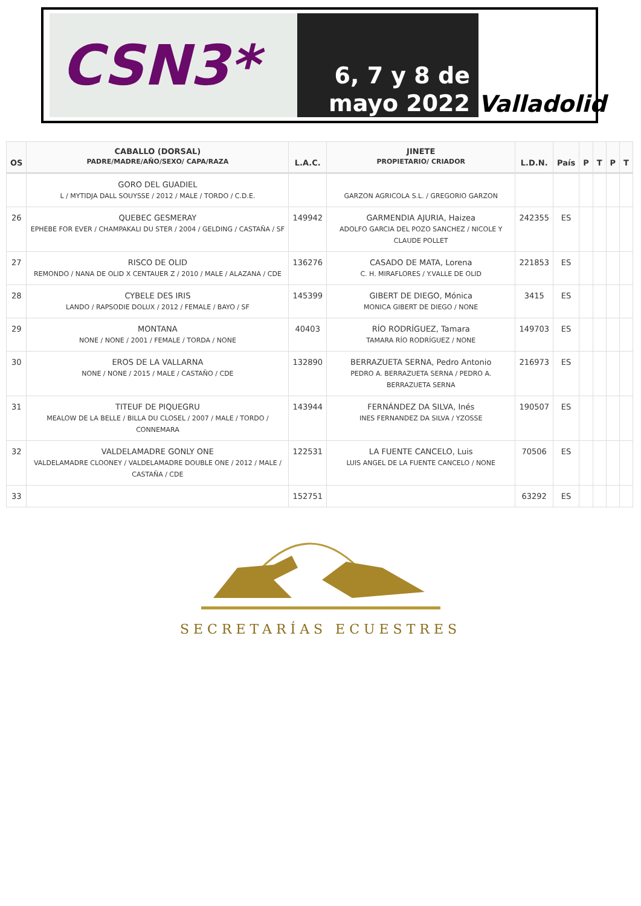CSN3*
6, 7 y 8 de
mayo 2022
Valladolid
| OS | CABALLO (DORSAL) PADRE/MADRE/AÑO/SEXO/ CAPA/RAZA | L.A.C. | JINETE PROPIETARIO/ CRIADOR | L.D.N. | País | P | T | P | T |
| --- | --- | --- | --- | --- | --- | --- | --- | --- | --- |
| | GORO DEL GUADIEL L / MYTIDJA DALL SOUYSSE / 2012 / MALE / TORDO / C.D.E. | | GARZON AGRICOLA S.L. / GREGORIO GARZON | | | | | | |
| 26 | QUEBEC GESMERAY EPHEBE FOR EVER / CHAMPAKALI DU STER / 2004 / GELDING / CASTAÑA / SF | 149942 | GARMENDIA AJURIA, Haizea ADOLFO GARCIA DEL POZO SANCHEZ / NICOLE Y CLAUDE POLLET | 242355 | ES | | | | |
| 27 | RISCO DE OLID REMONDO / NANA DE OLID X CENTAUER Z / 2010 / MALE / ALAZANA / CDE | 136276 | CASADO DE MATA, Lorena C. H. MIRAFLORES / Y.VALLE DE OLID | 221853 | ES | | | | |
| 28 | CYBELE DES IRIS LANDO / RAPSODIE DOLUX / 2012 / FEMALE / BAYO / SF | 145399 | GIBERT DE DIEGO, Mónica MONICA GIBERT DE DIEGO / NONE | 3415 | ES | | | | |
| 29 | MONTANA NONE / NONE / 2001 / FEMALE / TORDA / NONE | 40403 | RÍO RODRÍGUEZ, Tamara TAMARA RÍO RODRÍGUEZ / NONE | 149703 | ES | | | | |
| 30 | EROS DE LA VALLARNA NONE / NONE / 2015 / MALE / CASTAÑO / CDE | 132890 | BERRAZUETA SERNA, Pedro Antonio PEDRO A. BERRAZUETA SERNA / PEDRO A. BERRAZUETA SERNA | 216973 | ES | | | | |
| 31 | TITEUF DE PIQUEGRU MEALOW DE LA BELLE / BILLA DU CLOSEL / 2007 / MALE / TORDO / CONNEMARA | 143944 | FERNÁNDEZ DA SILVA, Inés INES FERNANDEZ DA SILVA / YZOSSE | 190507 | ES | | | | |
| 32 | VALDELAMADRE GONLY ONE VALDELAMADRE CLOONEY / VALDELAMADRE DOUBLE ONE / 2012 / MALE / CASTAÑA / CDE | 122531 | LA FUENTE CANCELO, Luis LUIS ANGEL DE LA FUENTE CANCELO / NONE | 70506 | ES | | | | |
| 33 | | 152751 | | 63292 | ES | | | | |
SECRETARÍAS ECUESTRES